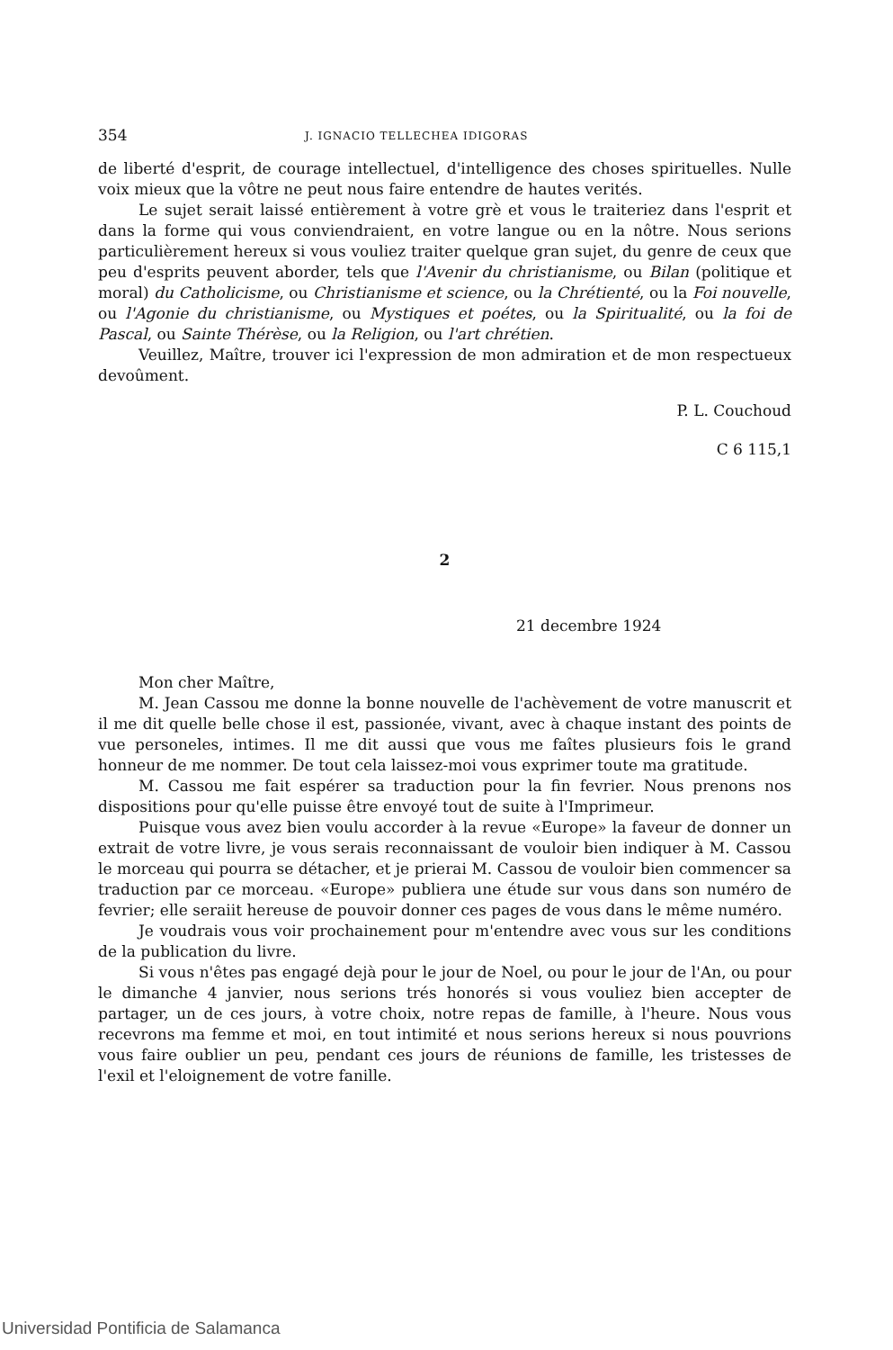354 J. IGNACIO TELLECHEA IDIGORAS
de liberté d'esprit, de courage intellectuel, d'intelligence des choses spirituelles. Nulle voix mieux que la vôtre ne peut nous faire entendre de hautes verités.
Le sujet serait laissé entièrement à votre grè et vous le traiteriez dans l'esprit et dans la forme qui vous conviendraient, en votre langue ou en la nôtre. Nous serions particulièrement hereux si vous vouliez traiter quelque gran sujet, du genre de ceux que peu d'esprits peuvent aborder, tels que l'Avenir du christianisme, ou Bilan (politique et moral) du Catholicisme, ou Christianisme et science, ou la Chrétienté, ou la Foi nouvelle, ou l'Agonie du christianisme, ou Mystiques et poétes, ou la Spiritualité, ou la foi de Pascal, ou Sainte Thérèse, ou la Religion, ou l'art chrétien.
Veuillez, Maître, trouver ici l'expression de mon admiration et de mon respectueux devoûment.
P. L. Couchoud
C 6 115,1
2
21 decembre 1924
Mon cher Maître,
M. Jean Cassou me donne la bonne nouvelle de l'achèvement de votre manuscrit et il me dit quelle belle chose il est, passionée, vivant, avec à chaque instant des points de vue personeles, intimes. Il me dit aussi que vous me faîtes plusieurs fois le grand honneur de me nommer. De tout cela laissez-moi vous exprimer toute ma gratitude.
M. Cassou me fait espérer sa traduction pour la fin fevrier. Nous prenons nos dispositions pour qu'elle puisse être envoyé tout de suite à l'Imprimeur.
Puisque vous avez bien voulu accorder à la revue «Europe» la faveur de donner un extrait de votre livre, je vous serais reconnaissant de vouloir bien indiquer à M. Cassou le morceau qui pourra se détacher, et je prierai M. Cassou de vouloir bien commencer sa traduction par ce morceau. «Europe» publiera une étude sur vous dans son numéro de fevrier; elle seraiit hereuse de pouvoir donner ces pages de vous dans le même numéro.
Je voudrais vous voir prochainement pour m'entendre avec vous sur les conditions de la publication du livre.
Si vous n'êtes pas engagé dejà pour le jour de Noel, ou pour le jour de l'An, ou pour le dimanche 4 janvier, nous serions trés honorés si vous vouliez bien accepter de partager, un de ces jours, à votre choix, notre repas de famille, à l'heure. Nous vous recevrons ma femme et moi, en tout intimité et nous serions hereux si nous pouvrions vous faire oublier un peu, pendant ces jours de réunions de famille, les tristesses de l'exil et l'eloignement de votre fanille.
Universidad Pontificia de Salamanca